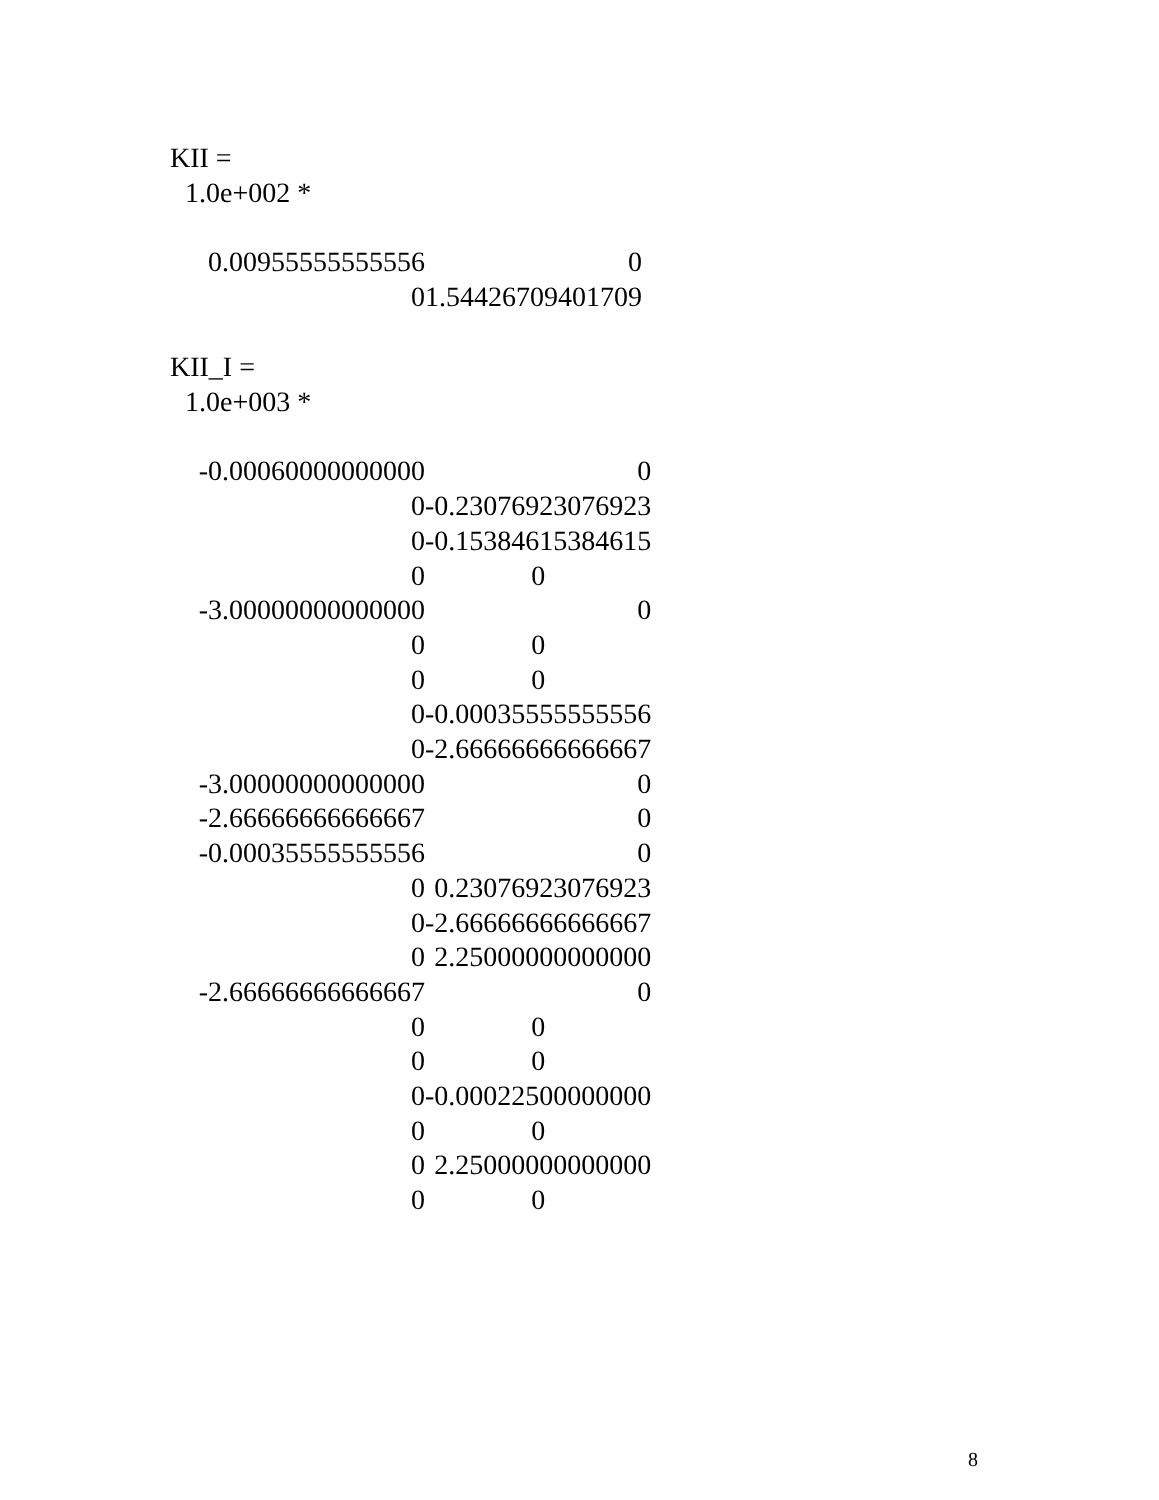KII =
1.0e+002 *
| 0.00955555555556 | 0 |
| 0 | 1.54426709401709 |
KII_I =
1.0e+003 *
| -0.00060000000000 | 0 |
| 0 | -0.23076923076923 |
| 0 | -0.15384615384615 |
| 0 | 0 |
| -3.00000000000000 | 0 |
| 0 | 0 |
| 0 | 0 |
| 0 | -0.00035555555556 |
| 0 | -2.66666666666667 |
| -3.00000000000000 | 0 |
| -2.66666666666667 | 0 |
| -0.00035555555556 | 0 |
| 0 | 0.23076923076923 |
| 0 | -2.66666666666667 |
| 0 | 2.25000000000000 |
| -2.66666666666667 | 0 |
| 0 | 0 |
| 0 | 0 |
| 0 | -0.00022500000000 |
| 0 | 0 |
| 0 | 2.25000000000000 |
| 0 | 0 |
8